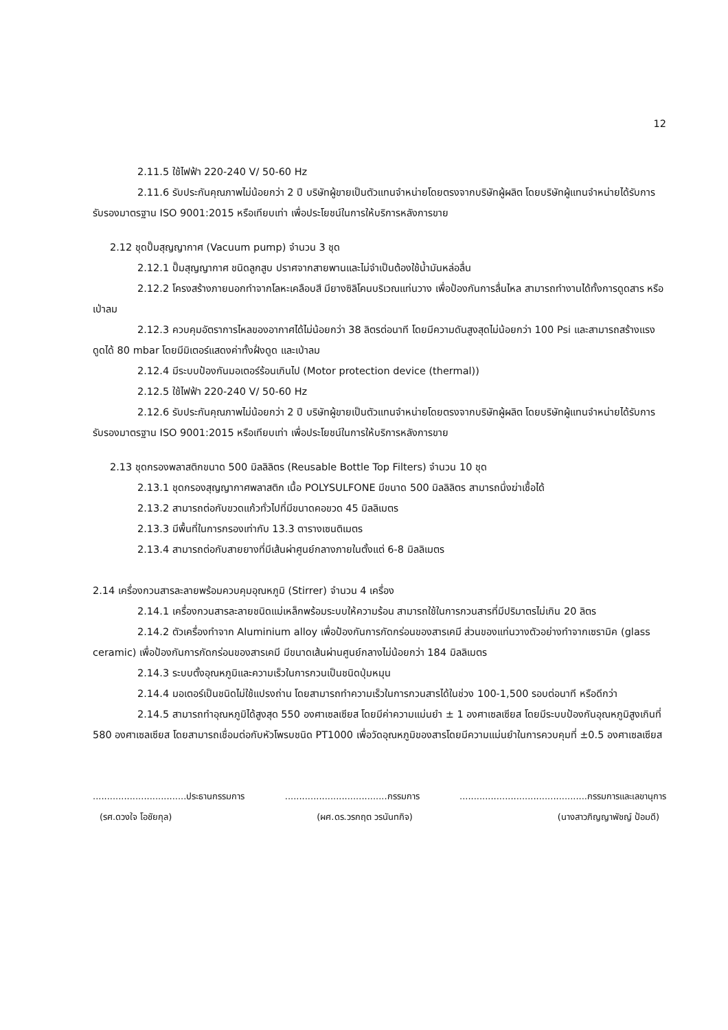12
2.11.5 ใช้ไฟฟ้า 220-240 V/ 50-60 Hz
2.11.6 รับประกันคุณภาพไม่น้อยกว่า 2 ปี บริษัทผู้ขายเป็นตัวแทนจำหน่ายโดยตรงจากบริษัทผู้ผลิต โดยบริษัทผู้แทนจำหน่ายได้รับการรับรองมาตรฐาน ISO 9001:2015 หรือเทียบเท่า เพื่อประโยชน์ในการให้บริการหลังการขาย
2.12 ชุดปั๊มสุญญากาศ (Vacuum pump) จำนวน 3 ชุด
2.12.1 ปั๊มสุญญากาศ ชนิดลูกสูบ ปราศจากสายพานและไม่จำเป็นต้องใช้น้ำมันหล่อลื่น
2.12.2 โครงสร้างภายนอกทำจากโลหะเคลือบสี มียางซิลิโคนบริเวณแท่นวาง เพื่อป้องกันการลื่นไหล สามารถทำงานได้ทั้งการดูดสาร หรือเป่าลม
2.12.3 ควบคุมอัตราการไหลของอากาศได้ไม่น้อยกว่า 38 ลิตรต่อนาที โดยมีความดันสูงสุดไม่น้อยกว่า 100 Psi และสามารถสร้างแรงดูดได้ 80 mbar โดยมีมิเตอร์แสดงค่าทั้งฝั่งดูด และเป่าลม
2.12.4 มีระบบป้องกันมอเตอร์ร้อนเกินไป (Motor protection device (thermal))
2.12.5 ใช้ไฟฟ้า 220-240 V/ 50-60 Hz
2.12.6 รับประกันคุณภาพไม่น้อยกว่า 2 ปี บริษัทผู้ขายเป็นตัวแทนจำหน่ายโดยตรงจากบริษัทผู้ผลิต โดยบริษัทผู้แทนจำหน่ายได้รับการรับรองมาตรฐาน ISO 9001:2015 หรือเทียบเท่า เพื่อประโยชน์ในการให้บริการหลังการขาย
2.13 ชุดกรองพลาสติกขนาด 500 มิลลิลิตร (Reusable Bottle Top Filters) จำนวน 10 ชุด
2.13.1 ชุดกรองสุญญากาศพลาสติก เนื้อ POLYSULFONE มีขนาด 500 มิลลิลิตร สามารถนึ่งฆ่าเชื้อได้
2.13.2 สามารถต่อกับขวดแก้วทั่วไปที่มีขนาดคอขวด 45 มิลลิเมตร
2.13.3 มีพื้นที่ในการกรองเท่ากับ 13.3 ตารางเซนติเมตร
2.13.4 สามารถต่อกับสายยางที่มีเส้นผ่าศูนย์กลางภายในตั้งแต่ 6-8 มิลลิเมตร
2.14 เครื่องกวนสารละลายพร้อมควบคุมอุณหภูมิ (Stirrer) จำนวน 4 เครื่อง
2.14.1 เครื่องกวนสารละลายชนิดแม่เหล็กพร้อมระบบให้ความร้อน สามารถใช้ในการกวนสารที่มีปริมาตรไม่เกิน 20 ลิตร
2.14.2 ตัวเครื่องทำจาก Aluminium alloy เพื่อป้องกันการกัดกร่อนของสารเคมี ส่วนของแท่นวางตัวอย่างทำจากเซรามิค (glass ceramic) เพื่อป้องกันการกัดกร่อนของสารเคมี มีขนาดเส้นผ่านศูนย์กลางไม่น้อยกว่า 184 มิลลิเมตร
2.14.3 ระบบตั้งอุณหภูมิและความเร็วในการกวนเป็นชนิดปุ่มหมุน
2.14.4 มอเตอร์เป็นชนิดไม่ใช้แปรงถ่าน โดยสามารถทำความเร็วในการกวนสารได้ในช่วง 100-1,500 รอบต่อนาที หรือดีกว่า
2.14.5 สามารถทำอุณหภูมิได้สูงสุด 550 องศาเซลเซียส โดยมีค่าความแม่นยำ ± 1 องศาเซลเซียส โดยมีระบบป้องกันอุณหภูมิสูงเกินที่ 580 องศาเซลเซียส โดยสามารถเชื่อมต่อกับหัวโพรบชนิด PT1000 เพื่อวัดอุณหภูมิของสารโดยมีความแม่นยำในการควบคุมที่ ±0.5 องศาเซลเซียส
.................................ประธานกรรมการ ....................................กรรมการ .............................................กรรมการและเลขานุการ
(รศ.ดวงใจ โอชัยกุล) (ผศ.ดร.วรกฤต วรนันทกิจ) (นางสาวภิญญาพัชญ์ ป้อมดี)